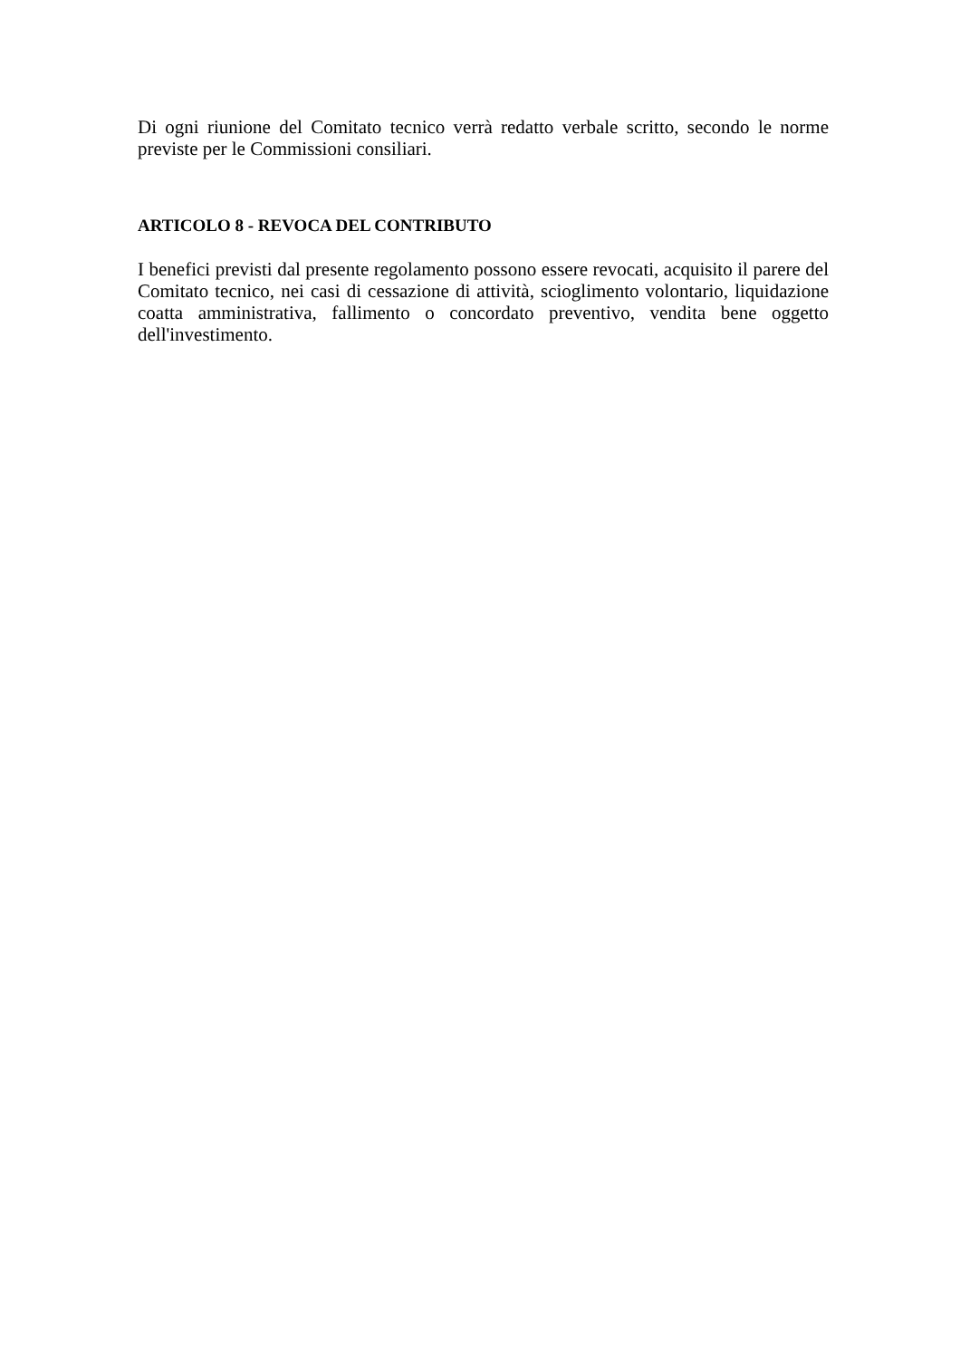Di ogni riunione del Comitato tecnico verrà redatto verbale scritto, secondo le norme previste per le Commissioni consiliari.
ARTICOLO 8 - REVOCA DEL CONTRIBUTO
I benefici previsti dal presente regolamento possono essere revocati, acquisito il parere del Comitato tecnico, nei casi di cessazione di attività, scioglimento volontario, liquidazione coatta amministrativa, fallimento o concordato preventivo, vendita bene oggetto dell'investimento.